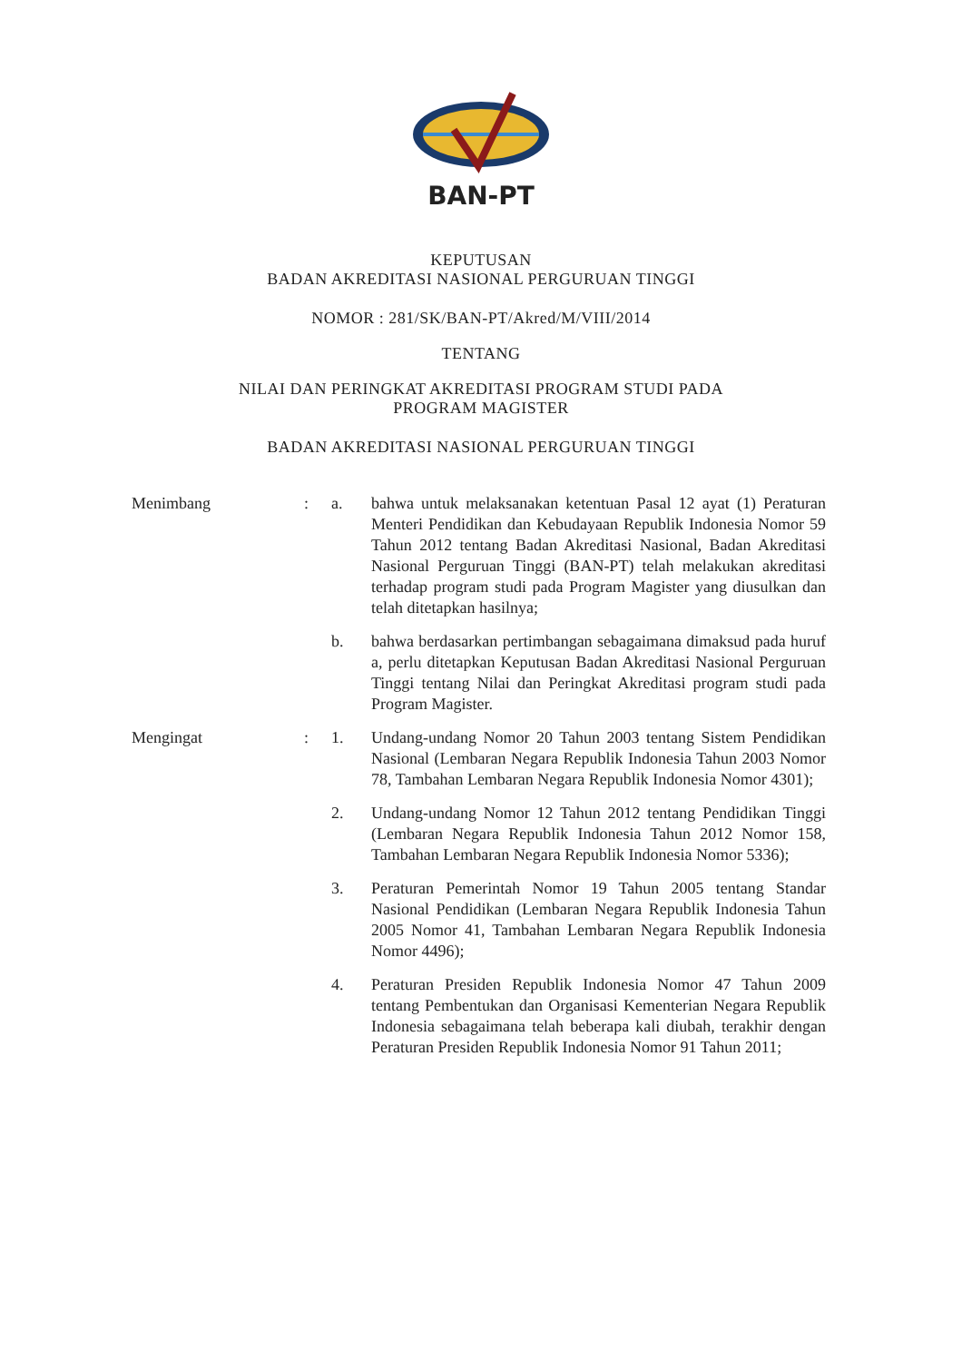BAN-PT
KEPUTUSAN
BADAN AKREDITASI NASIONAL PERGURUAN TINGGI
NOMOR : 281/SK/BAN-PT/Akred/M/VIII/2014
TENTANG
NILAI DAN PERINGKAT AKREDITASI PROGRAM STUDI PADA
PROGRAM MAGISTER
BADAN AKREDITASI NASIONAL PERGURUAN TINGGI
| Menimbang | : | a. | bahwa untuk melaksanakan ketentuan Pasal 12 ayat (1) Peraturan Menteri Pendidikan dan Kebudayaan Republik Indonesia Nomor 59 Tahun 2012 tentang Badan Akreditasi Nasional, Badan Akreditasi Nasional Perguruan Tinggi (BAN-PT) telah melakukan akreditasi terhadap program studi pada Program Magister yang diusulkan dan telah ditetapkan hasilnya; |
| | | b. | bahwa berdasarkan pertimbangan sebagaimana dimaksud pada huruf a, perlu ditetapkan Keputusan Badan Akreditasi Nasional Perguruan Tinggi tentang Nilai dan Peringkat Akreditasi program studi pada Program Magister. |
| Mengingat | : | 1. | Undang-undang Nomor 20 Tahun 2003 tentang Sistem Pendidikan Nasional (Lembaran Negara Republik Indonesia Tahun 2003 Nomor 78, Tambahan Lembaran Negara Republik Indonesia Nomor 4301); |
| | | 2. | Undang-undang Nomor 12 Tahun 2012 tentang Pendidikan Tinggi (Lembaran Negara Republik Indonesia Tahun 2012 Nomor 158, Tambahan Lembaran Negara Republik Indonesia Nomor 5336); |
| | | 3. | Peraturan Pemerintah Nomor 19 Tahun 2005 tentang Standar Nasional Pendidikan (Lembaran Negara Republik Indonesia Tahun 2005 Nomor 41, Tambahan Lembaran Negara Republik Indonesia Nomor 4496); |
| | | 4. | Peraturan Presiden Republik Indonesia Nomor 47 Tahun 2009 tentang Pembentukan dan Organisasi Kementerian Negara Republik Indonesia sebagaimana telah beberapa kali diubah, terakhir dengan Peraturan Presiden Republik Indonesia Nomor 91 Tahun 2011; |